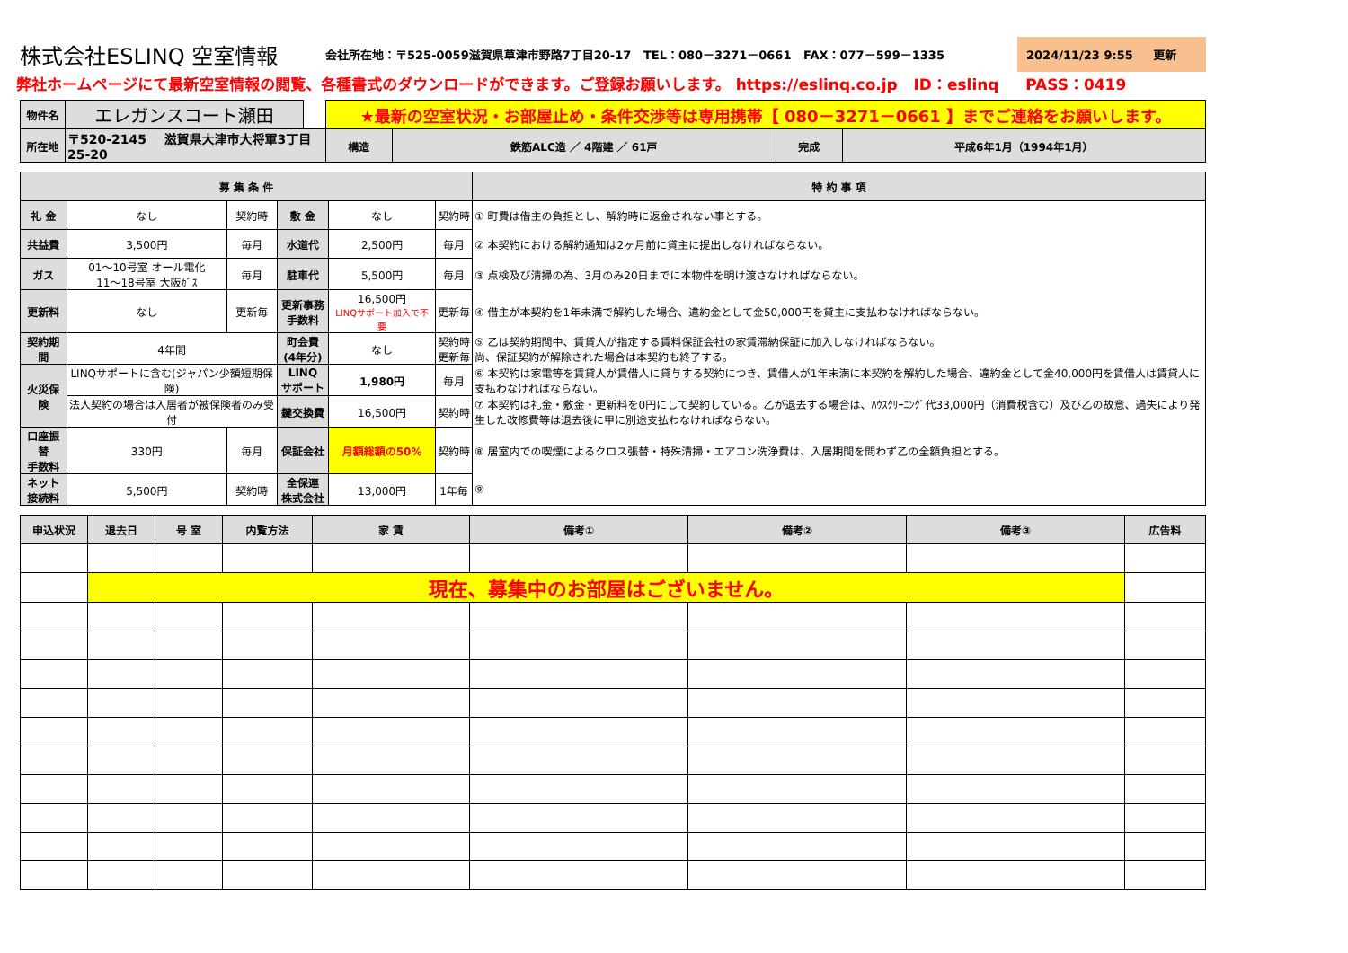株式会社ESLINQ 空室情報
会社所在地：〒525-0059滋賀県草津市野路7丁目20-17 TEL：080－3271－0661 FAX：077－599－1335
2024/11/23 9:55 更新
弊社ホームページにて最新空室情報の閲覧、各種書式のダウンロードができます。ご登録お願いします。 https://eslinq.co.jp ID：eslinq PASS：0419
| 物件名 | エレガンスコート瀬田 | | ★最新の空室状況・お部屋止め・条件交渉等は専用携帯【 080－3271－0661 】までご連絡をお願いします。 | | | |
| 所在地 | 〒520-2145 滋賀県大津市大将軍3丁目25-20 | | 構造 | 鉄筋ALC造 ／ 4階建 ／ 61戸 | 完成 | 平成6年1月（1994年1月） |
| 募 集 条 件 | | | | | | 特 約 事 項 |
| --- | --- | --- | --- | --- | --- | --- |
| 礼 金 | なし | 契約時 | 敷 金 | なし | 契約時 | ① 町費は借主の負担とし、解約時に返金されない事とする。 |
| 共益費 | 3,500円 | 毎月 | 水道代 | 2,500円 | 毎月 | ② 本契約における解約通知は2ヶ月前に貸主に提出しなければならない。 |
| ガス | 01～10号室 オール電化 11～18号室 大阪ｶﾞｽ | 毎月 | 駐車代 | 5,500円 | 毎月 | ③ 点検及び清掃の為、3月のみ20日までに本物件を明け渡さなければならない。 |
| 更新料 | なし | 更新毎 | 更新事務 手数料 | 16,500円 LINQサポート加入で不要 | 更新毎 | ④ 借主が本契約を1年未満で解約した場合、違約金として金50,000円を貸主に支払わなければならない。 |
| 契約期間 | 4年間 | | 町会費 (4年分) | なし | 契約時 更新毎 | ⑤ 乙は契約期間中、賃貸人が指定する賃料保証会社の家賃滞納保証に加入しなければならない。 尚、保証契約が解除された場合は本契約も終了する。 |
| 火災保険 | LINQサポートに含む(ジャパン少額短期保険) | | LINQ サポート | 1,980円 | 毎月 | ⑥ 本契約は家電等を賃貸人が賃借人に貸与する契約につき、賃借人が1年未満に本契約を解約した場合、違約金として金40,000円を賃借人は賃貸人に支払わなければならない。 |
| | 法人契約の場合は入居者が被保険者のみ受付 | | 鍵交換費 | 16,500円 | 契約時 | ⑦ 本契約は礼金・敷金・更新料を0円にして契約している。乙が退去する場合は、ﾊｳｽｸﾘｰﾆﾝｸﾞ代33,000円（消費税含む）及び乙の故意、過失により発生した改修費等は退去後に甲に別途支払わなければならない。 |
| 口座振替 手数料 | 330円 | 毎月 | 保証会社 | 月額総額の50% | 契約時 | ⑧ 居室内での喫煙によるクロス張替・特殊清掃・エアコン洗浄費は、入居期間を問わず乙の全額負担とする。 |
| ネット 接続料 | 5,500円 | 契約時 | 全保連 株式会社 | 13,000円 | 1年毎 | ⑨ |
| 申込状況 | 退去日 | 号 室 | 内覧方法 | 家 賃 | 備考① | 備考② | 備考③ | 広告料 |
| --- | --- | --- | --- | --- | --- | --- | --- | --- |
| | 現在、募集中のお部屋はございません。 | | | | | | | |